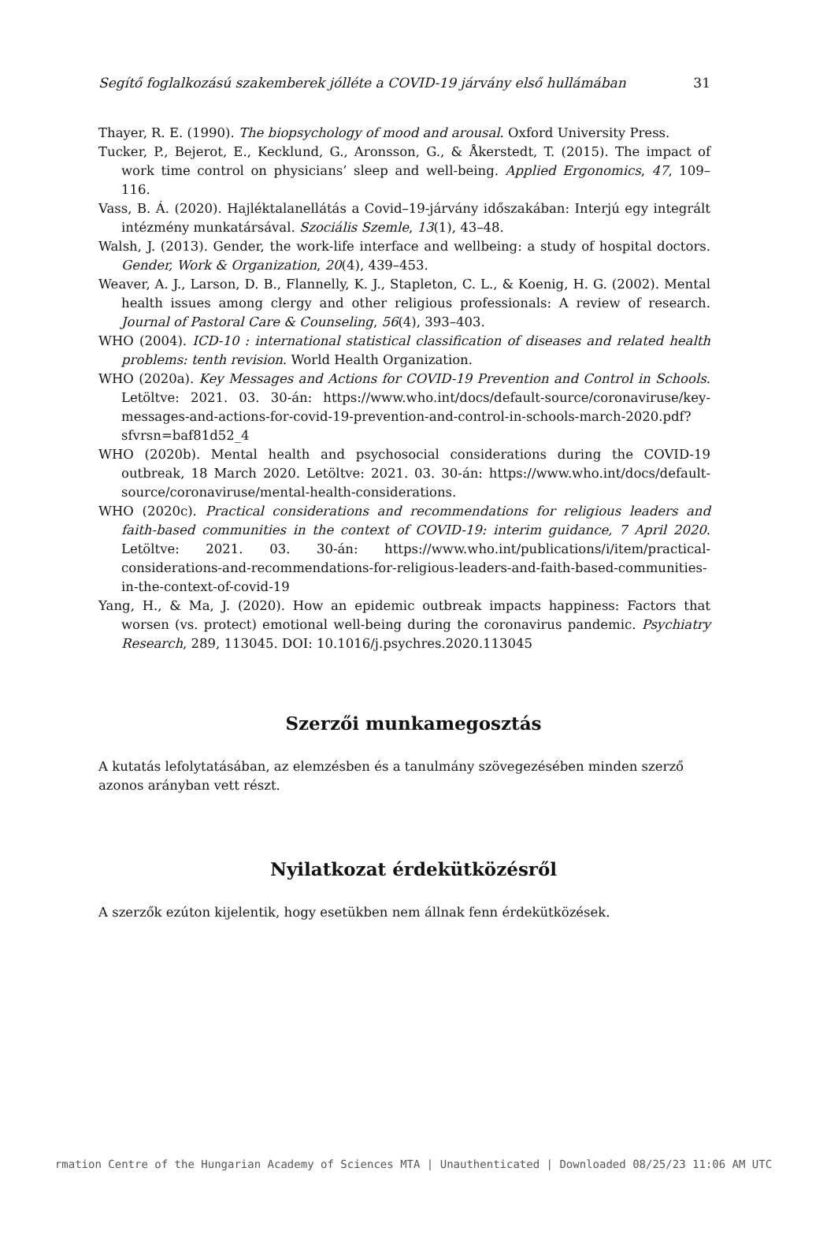Segítő foglalkozású szakemberek jólléte a COVID-19 járvány első hullámában 31
Thayer, R. E. (1990). The biopsychology of mood and arousal. Oxford University Press.
Tucker, P., Bejerot, E., Kecklund, G., Aronsson, G., & Åkerstedt, T. (2015). The impact of work time control on physicians’ sleep and well-being. Applied Ergonomics, 47, 109–116.
Vass, B. Á. (2020). Hajléktalanellátás a Covid–19-járvány időszakában: Interjú egy integrált intézmény munkatársával. Szociális Szemle, 13(1), 43–48.
Walsh, J. (2013). Gender, the work-life interface and wellbeing: a study of hospital doctors. Gender, Work & Organization, 20(4), 439–453.
Weaver, A. J., Larson, D. B., Flannelly, K. J., Stapleton, C. L., & Koenig, H. G. (2002). Mental health issues among clergy and other religious professionals: A review of research. Journal of Pastoral Care & Counseling, 56(4), 393–403.
WHO (2004). ICD-10 : international statistical classification of diseases and related health problems: tenth revision. World Health Organization.
WHO (2020a). Key Messages and Actions for COVID-19 Prevention and Control in Schools. Letöltve: 2021. 03. 30-án: https://www.who.int/docs/default-source/coronaviruse/key-messages-and-actions-for-covid-19-prevention-and-control-in-schools-march-2020.pdf?sfvrsn=baf81d52_4
WHO (2020b). Mental health and psychosocial considerations during the COVID-19 outbreak, 18 March 2020. Letöltve: 2021. 03. 30-án: https://www.who.int/docs/default-source/coronaviruse/mental-health-considerations.
WHO (2020c). Practical considerations and recommendations for religious leaders and faith-based communities in the context of COVID-19: interim guidance, 7 April 2020. Letöltve: 2021. 03. 30-án: https://www.who.int/publications/i/item/practical-considerations-and-recommendations-for-religious-leaders-and-faith-based-communities-in-the-context-of-covid-19
Yang, H., & Ma, J. (2020). How an epidemic outbreak impacts happiness: Factors that worsen (vs. protect) emotional well-being during the coronavirus pandemic. Psychiatry Research, 289, 113045. DOI: 10.1016/j.psychres.2020.113045
Szerzői munkamegosztás
A kutatás lefolytatásában, az elemzésben és a tanulmány szövegezésében minden szerző azonos arányban vett részt.
Nyilatkozat érdekütközésről
A szerzők ezúton kijelentik, hogy esetükben nem állnak fenn érdekütközések.
rmation Centre of the Hungarian Academy of Sciences MTA | Unauthenticated | Downloaded 08/25/23 11:06 AM UTC